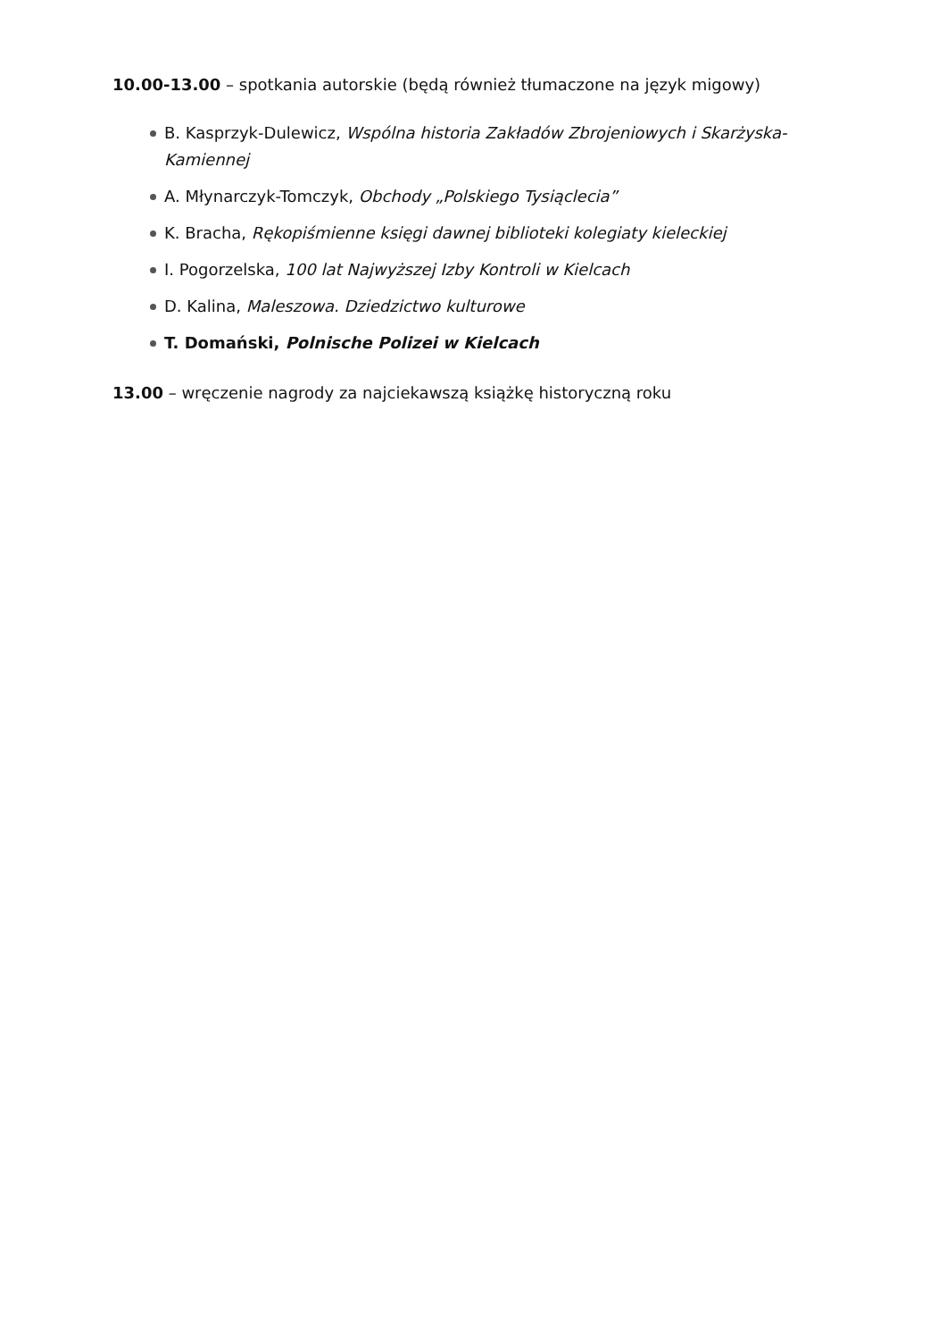10.00-13.00 – spotkania autorskie (będą również tłumaczone na język migowy)
B. Kasprzyk-Dulewicz, Wspólna historia Zakładów Zbrojeniowych i Skarżyska-Kamiennej
A. Młynarczyk-Tomczyk, Obchody „Polskiego Tysiąclecia”
K. Bracha, Rękopiśmienne księgi dawnej biblioteki kolegiaty kieleckiej
I. Pogorzelska, 100 lat Najwyższej Izby Kontroli w Kielcach
D. Kalina, Maleszowa. Dziedzictwo kulturowe
T. Domański, Polnische Polizei w Kielcach
13.00 – wręczenie nagrody za najciekawszą książkę historyczną roku